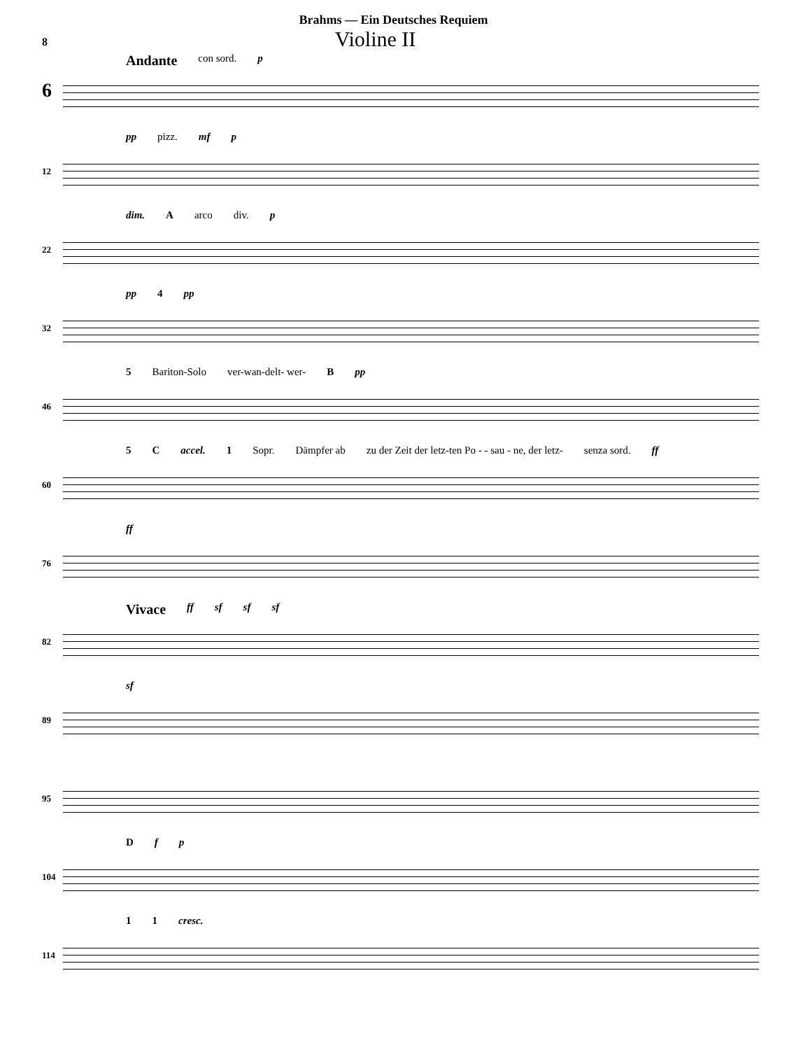Brahms — Ein Deutsches Requiem
8
Violine II
6
Andante con sord. p
12
pp pizz. mf p
22
dim. Aarco div. p
32
pp 4 pp
46
5 Bariton-Solo ver-wan-delt- wer- B pp
60
5 C accel. 1 Sopr. Dämpfer ab zu der Zeit der letz-ten Po - - sau - ne, der letz- senza sord. ff
76
ff
82
Vivace ff sf sf sf
89
sf
95
104
Df p
114
1 1 cresc.